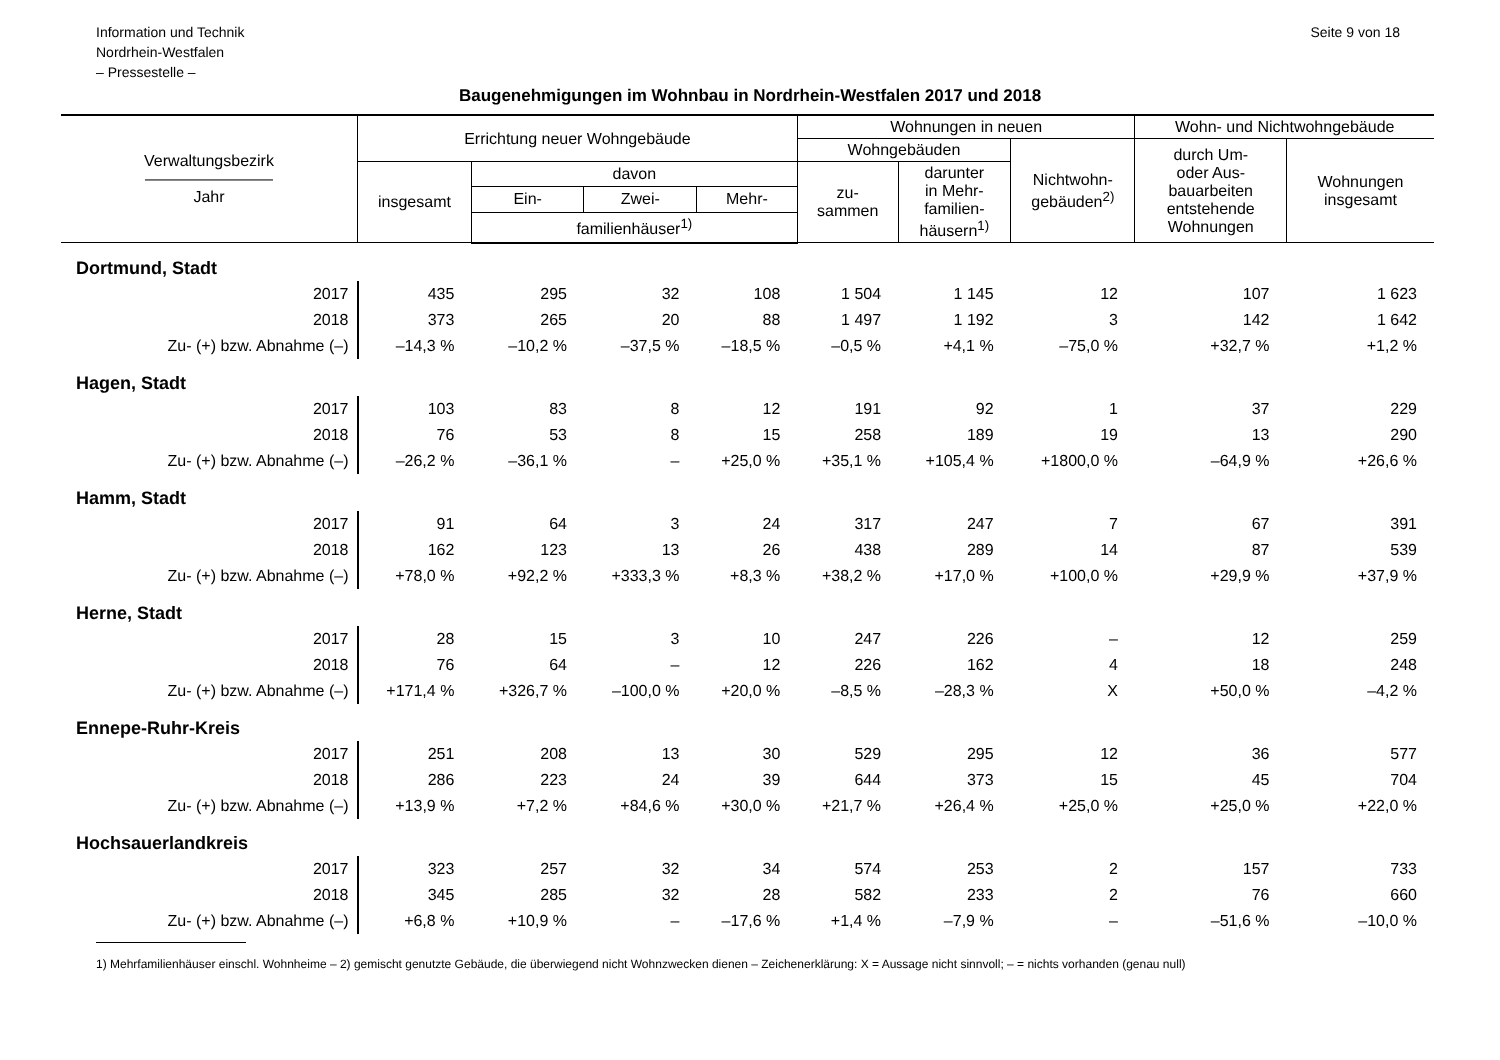Information und Technik
Nordrhein-Westfalen
– Pressestelle –
Seite 9 von 18
Baugenehmigungen im Wohnbau in Nordrhein-Westfalen 2017 und 2018
| Verwaltungsbezirk ———————— Jahr | Errichtung neuer Wohngebäude | | | | Wohnungen in neuen | | | Wohn- und Nichtwohngebäude | |
| --- | --- | --- | --- | --- | --- | --- | --- | --- | --- |
| | | | | | Wohngebäuden | | Nichtwohn- gebäuden<sup>2)</sup> | durch Um- oder Aus- bauarbeiten entstehende Wohnungen | Wohnungen insgesamt |
| | insgesamt | davon | | | zu- sammen | darunter in Mehr- familien- häusern<sup>1)</sup> | | | |
| | | Ein- | Zwei- | Mehr- | | | | | |
| | | familienhäuser<sup>1)</sup> | | | | | | | |
| Dortmund, Stadt | | | | | | | | | |
| 2017 | 435 | 295 | 32 | 108 | 1 504 | 1 145 | 12 | 107 | 1 623 |
| 2018 | 373 | 265 | 20 | 88 | 1 497 | 1 192 | 3 | 142 | 1 642 |
| Zu- (+) bzw. Abnahme (–) | –14,3 % | –10,2 % | –37,5 % | –18,5 % | –0,5 % | +4,1 % | –75,0 % | +32,7 % | +1,2 % |
| Hagen, Stadt | | | | | | | | | |
| 2017 | 103 | 83 | 8 | 12 | 191 | 92 | 1 | 37 | 229 |
| 2018 | 76 | 53 | 8 | 15 | 258 | 189 | 19 | 13 | 290 |
| Zu- (+) bzw. Abnahme (–) | –26,2 % | –36,1 % | – | +25,0 % | +35,1 % | +105,4 % | +1800,0 % | –64,9 % | +26,6 % |
| Hamm, Stadt | | | | | | | | | |
| 2017 | 91 | 64 | 3 | 24 | 317 | 247 | 7 | 67 | 391 |
| 2018 | 162 | 123 | 13 | 26 | 438 | 289 | 14 | 87 | 539 |
| Zu- (+) bzw. Abnahme (–) | +78,0 % | +92,2 % | +333,3 % | +8,3 % | +38,2 % | +17,0 % | +100,0 % | +29,9 % | +37,9 % |
| Herne, Stadt | | | | | | | | | |
| 2017 | 28 | 15 | 3 | 10 | 247 | 226 | – | 12 | 259 |
| 2018 | 76 | 64 | – | 12 | 226 | 162 | 4 | 18 | 248 |
| Zu- (+) bzw. Abnahme (–) | +171,4 % | +326,7 % | –100,0 % | +20,0 % | –8,5 % | –28,3 % | X | +50,0 % | –4,2 % |
| Ennepe-Ruhr-Kreis | | | | | | | | | |
| 2017 | 251 | 208 | 13 | 30 | 529 | 295 | 12 | 36 | 577 |
| 2018 | 286 | 223 | 24 | 39 | 644 | 373 | 15 | 45 | 704 |
| Zu- (+) bzw. Abnahme (–) | +13,9 % | +7,2 % | +84,6 % | +30,0 % | +21,7 % | +26,4 % | +25,0 % | +25,0 % | +22,0 % |
| Hochsauerlandkreis | | | | | | | | | |
| 2017 | 323 | 257 | 32 | 34 | 574 | 253 | 2 | 157 | 733 |
| 2018 | 345 | 285 | 32 | 28 | 582 | 233 | 2 | 76 | 660 |
| Zu- (+) bzw. Abnahme (–) | +6,8 % | +10,9 % | – | –17,6 % | +1,4 % | –7,9 % | – | –51,6 % | –10,0 % |
1) Mehrfamilienhäuser einschl. Wohnheime – 2) gemischt genutzte Gebäude, die überwiegend nicht Wohnzwecken dienen – Zeichenerklärung: X = Aussage nicht sinnvoll; – = nichts vorhanden (genau null)